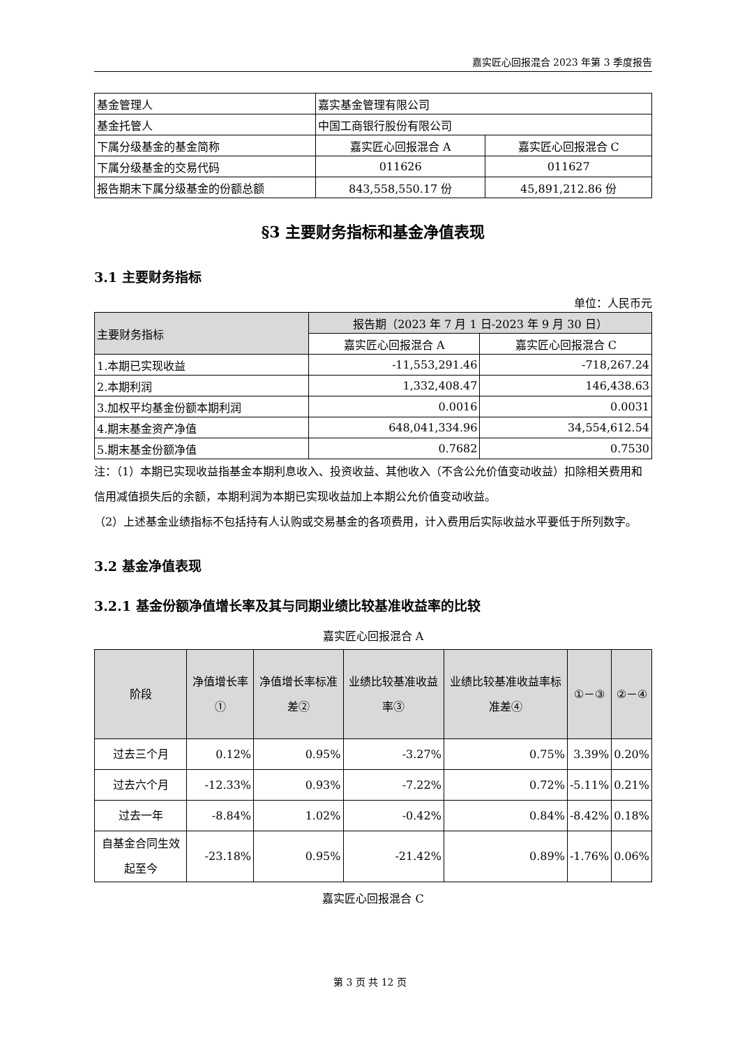嘉实匠心回报混合 2023 年第 3 季度报告
| 基金管理人 | 嘉实基金管理有限公司 | |
| 基金托管人 | 中国工商银行股份有限公司 | |
| 下属分级基金的基金简称 | 嘉实匠心回报混合 A | 嘉实匠心回报混合 C |
| 下属分级基金的交易代码 | 011626 | 011627 |
| 报告期末下属分级基金的份额总额 | 843,558,550.17 份 | 45,891,212.86 份 |
§3 主要财务指标和基金净值表现
3.1 主要财务指标
单位：人民币元
| 主要财务指标 | 报告期（2023 年 7 月 1 日-2023 年 9 月 30 日） | |
| --- | --- | --- |
| | 嘉实匠心回报混合 A | 嘉实匠心回报混合 C |
| 1.本期已实现收益 | -11,553,291.46 | -718,267.24 |
| 2.本期利润 | 1,332,408.47 | 146,438.63 |
| 3.加权平均基金份额本期利润 | 0.0016 | 0.0031 |
| 4.期末基金资产净值 | 648,041,334.96 | 34,554,612.54 |
| 5.期末基金份额净值 | 0.7682 | 0.7530 |
注：（1）本期已实现收益指基金本期利息收入、投资收益、其他收入（不含公允价值变动收益）扣除相关费用和信用减值损失后的余额，本期利润为本期已实现收益加上本期公允价值变动收益。
（2）上述基金业绩指标不包括持有人认购或交易基金的各项费用，计入费用后实际收益水平要低于所列数字。
3.2 基金净值表现
3.2.1 基金份额净值增长率及其与同期业绩比较基准收益率的比较
嘉实匠心回报混合 A
| 阶段 | 净值增长率① | 净值增长率标准差② | 业绩比较基准收益率③ | 业绩比较基准收益率标准差④ | ①－③ | ②－④ |
| --- | --- | --- | --- | --- | --- | --- |
| 过去三个月 | 0.12% | 0.95% | -3.27% | 0.75% | 3.39% | 0.20% |
| 过去六个月 | -12.33% | 0.93% | -7.22% | 0.72% | -5.11% | 0.21% |
| 过去一年 | -8.84% | 1.02% | -0.42% | 0.84% | -8.42% | 0.18% |
| 自基金合同生效起至今 | -23.18% | 0.95% | -21.42% | 0.89% | -1.76% | 0.06% |
嘉实匠心回报混合 C
第 3 页 共 12 页